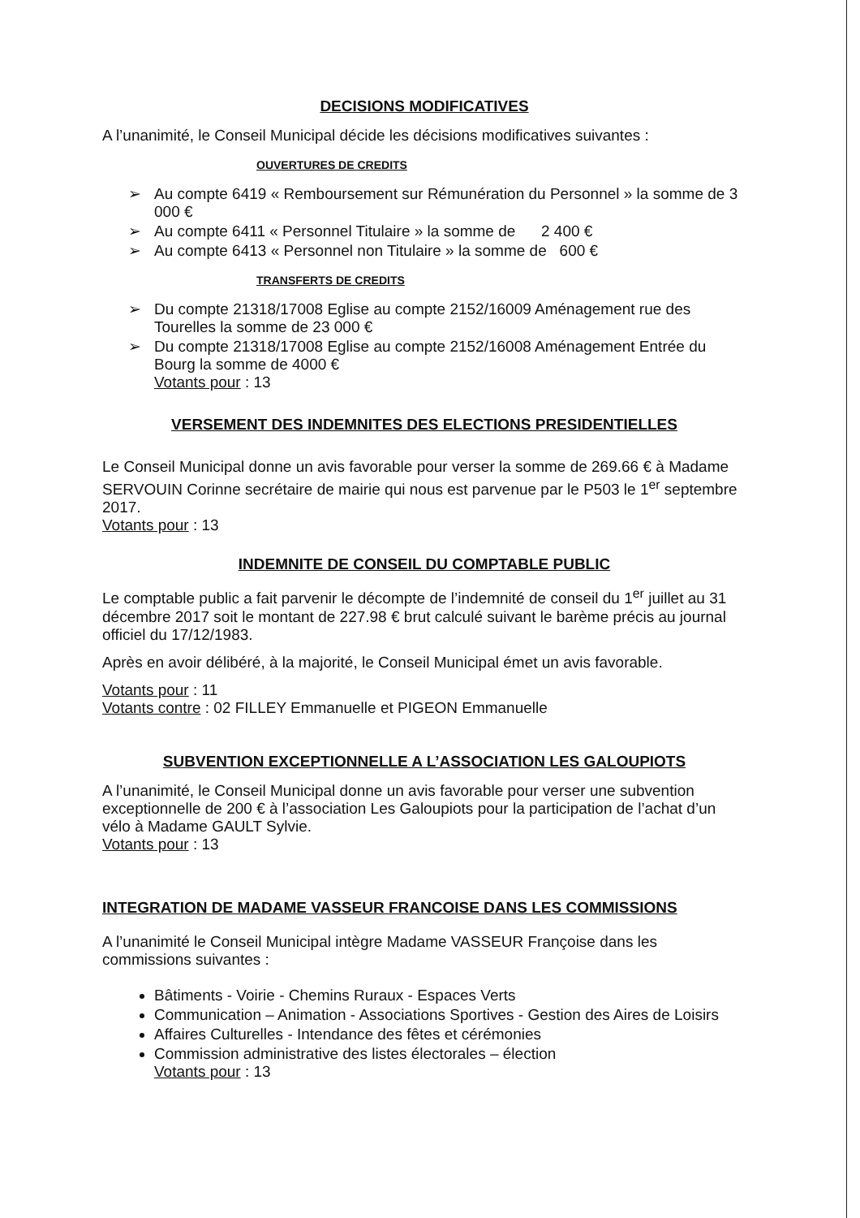DECISIONS MODIFICATIVES
A l’unanimité, le Conseil Municipal décide les décisions modificatives suivantes :
OUVERTURES DE CREDITS
➢ Au compte 6419 « Remboursement sur Rémunération du Personnel » la somme de 3 000 €
➢ Au compte 6411 « Personnel Titulaire » la somme de 2 400 €
➢ Au compte 6413 « Personnel non Titulaire » la somme de 600 €
TRANSFERTS DE CREDITS
➢ Du compte 21318/17008 Eglise au compte 2152/16009 Aménagement rue des Tourelles la somme de 23 000 €
➢ Du compte 21318/17008 Eglise au compte 2152/16008 Aménagement Entrée du Bourg la somme de 4000 €
Votants pour : 13
VERSEMENT DES INDEMNITES DES ELECTIONS PRESIDENTIELLES
Le Conseil Municipal donne un avis favorable pour verser la somme de 269.66 € à Madame SERVOUIN Corinne secrétaire de mairie qui nous est parvenue par le P503 le 1<sup>er</sup> septembre 2017.
Votants pour : 13
INDEMNITE DE CONSEIL DU COMPTABLE PUBLIC
Le comptable public a fait parvenir le décompte de l’indemnité de conseil du 1<sup>er</sup> juillet au 31 décembre 2017 soit le montant de 227.98 € brut calculé suivant le barème précis au journal officiel du 17/12/1983.
Après en avoir délibéré, à la majorité, le Conseil Municipal émet un avis favorable.
Votants pour : 11
Votants contre : 02 FILLEY Emmanuelle et PIGEON Emmanuelle
SUBVENTION EXCEPTIONNELLE A L’ASSOCIATION LES GALOUPIOTS
A l’unanimité, le Conseil Municipal donne un avis favorable pour verser une subvention exceptionnelle de 200 € à l’association Les Galoupiots pour la participation de l’achat d’un vélo à Madame GAULT Sylvie.
Votants pour : 13
INTEGRATION DE MADAME VASSEUR FRANCOISE DANS LES COMMISSIONS
A l’unanimité le Conseil Municipal intègre Madame VASSEUR Françoise dans les commissions suivantes :
Bâtiments - Voirie - Chemins Ruraux - Espaces Verts
Communication – Animation - Associations Sportives - Gestion des Aires de Loisirs
Affaires Culturelles - Intendance des fêtes et cérémonies
Commission administrative des listes électorales – élection
Votants pour : 13